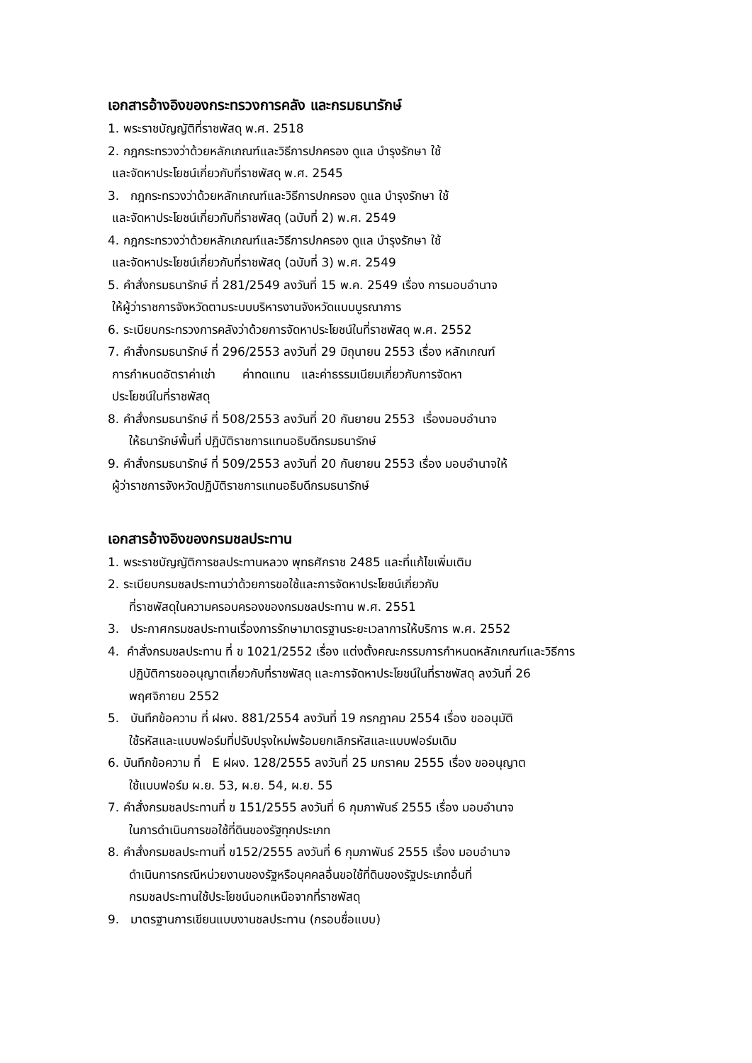เอกสารอ้างอิงของกระทรวงการคลัง และกรมธนารักษ์
1. พระราชบัญญัติที่ราชพัสดุ พ.ศ. 2518
2. กฎกระทรวงว่าด้วยหลักเกณฑ์และวิธีการปกครอง ดูแล บำรุงรักษา ใช้
และจัดหาประโยชน์เกี่ยวกับที่ราชพัสดุ พ.ศ. 2545
3. กฎกระทรวงว่าด้วยหลักเกณฑ์และวิธีการปกครอง ดูแล บำรุงรักษา ใช้
และจัดหาประโยชน์เกี่ยวกับที่ราชพัสดุ (ฉบับที่ 2) พ.ศ. 2549
4. กฎกระทรวงว่าด้วยหลักเกณฑ์และวิธีการปกครอง ดูแล บำรุงรักษา ใช้
และจัดหาประโยชน์เกี่ยวกับที่ราชพัสดุ (ฉบับที่ 3) พ.ศ. 2549
5. คำสั่งกรมธนารักษ์ ที่ 281/2549 ลงวันที่ 15 พ.ค. 2549 เรื่อง การมอบอำนาจ
ให้ผู้ว่าราชการจังหวัดตามระบบบริหารงานจังหวัดแบบบูรณาการ
6. ระเบียบกระทรวงการคลังว่าด้วยการจัดหาประโยชน์ในที่ราชพัสดุ พ.ศ. 2552
7. คำสั่งกรมธนารักษ์ ที่ 296/2553 ลงวันที่ 29 มิถุนายน 2553 เรื่อง หลักเกณฑ์
การกำหนดอัตราค่าเช่า ค่าทดแทน และค่าธรรมเนียมเกี่ยวกับการจัดหา
ประโยชน์ในที่ราชพัสดุ
8. คำสั่งกรมธนารักษ์ ที่ 508/2553 ลงวันที่ 20 กันยายน 2553 เรื่องมอบอำนาจ
ให้ธนารักษ์พื้นที่ ปฏิบัติราชการแทนอธิบดีกรมธนารักษ์
9. คำสั่งกรมธนารักษ์ ที่ 509/2553 ลงวันที่ 20 กันยายน 2553 เรื่อง มอบอำนาจให้
ผู้ว่าราชการจังหวัดปฏิบัติราชการแทนอธิบดีกรมธนารักษ์
เอกสารอ้างอิงของกรมชลประทาน
1. พระราชบัญญัติการชลประทานหลวง พุทธศักราช 2485 และที่แก้ไขเพิ่มเติม
2. ระเบียบกรมชลประทานว่าด้วยการขอใช้และการจัดหาประโยชน์เกี่ยวกับ
ที่ราชพัสดุในความครอบครองของกรมชลประทาน พ.ศ. 2551
3. ประกาศกรมชลประทานเรื่องการรักษามาตรฐานระยะเวลาการให้บริการ พ.ศ. 2552
4. คำสั่งกรมชลประทาน ที่ ข 1021/2552 เรื่อง แต่งตั้งคณะกรรมการกำหนดหลักเกณฑ์และวิธีการ
ปฏิบัติการขออนุญาตเกี่ยวกับที่ราชพัสดุ และการจัดหาประโยชน์ในที่ราชพัสดุ ลงวันที่ 26
พฤศจิกายน 2552
5. บันทึกข้อความ ที่ ฝผง. 881/2554 ลงวันที่ 19 กรกฎาคม 2554 เรื่อง ขออนุมัติ
ใช้รหัสและแบบฟอร์มที่ปรับปรุงใหม่พร้อมยกเลิกรหัสและแบบฟอร์มเดิม
6. บันทึกข้อความ ที่ E ฝผง. 128/2555 ลงวันที่ 25 มกราคม 2555 เรื่อง ขออนุญาต
ใช้แบบฟอร์ม ผ.ย. 53, ผ.ย. 54, ผ.ย. 55
7. คำสั่งกรมชลประทานที่ ข 151/2555 ลงวันที่ 6 กุมภาพันธ์ 2555 เรื่อง มอบอำนาจ
ในการดำเนินการขอใช้ที่ดินของรัฐทุกประเภท
8. คำสั่งกรมชลประทานที่ ข152/2555 ลงวันที่ 6 กุมภาพันธ์ 2555 เรื่อง มอบอำนาจ
ดำเนินการกรณีหน่วยงานของรัฐหรือบุคคลอื่นขอใช้ที่ดินของรัฐประเภทอื่นที่
กรมชลประทานใช้ประโยชน์นอกเหนือจากที่ราชพัสดุ
9. มาตรฐานการเขียนแบบงานชลประทาน (กรอบชื่อแบบ)